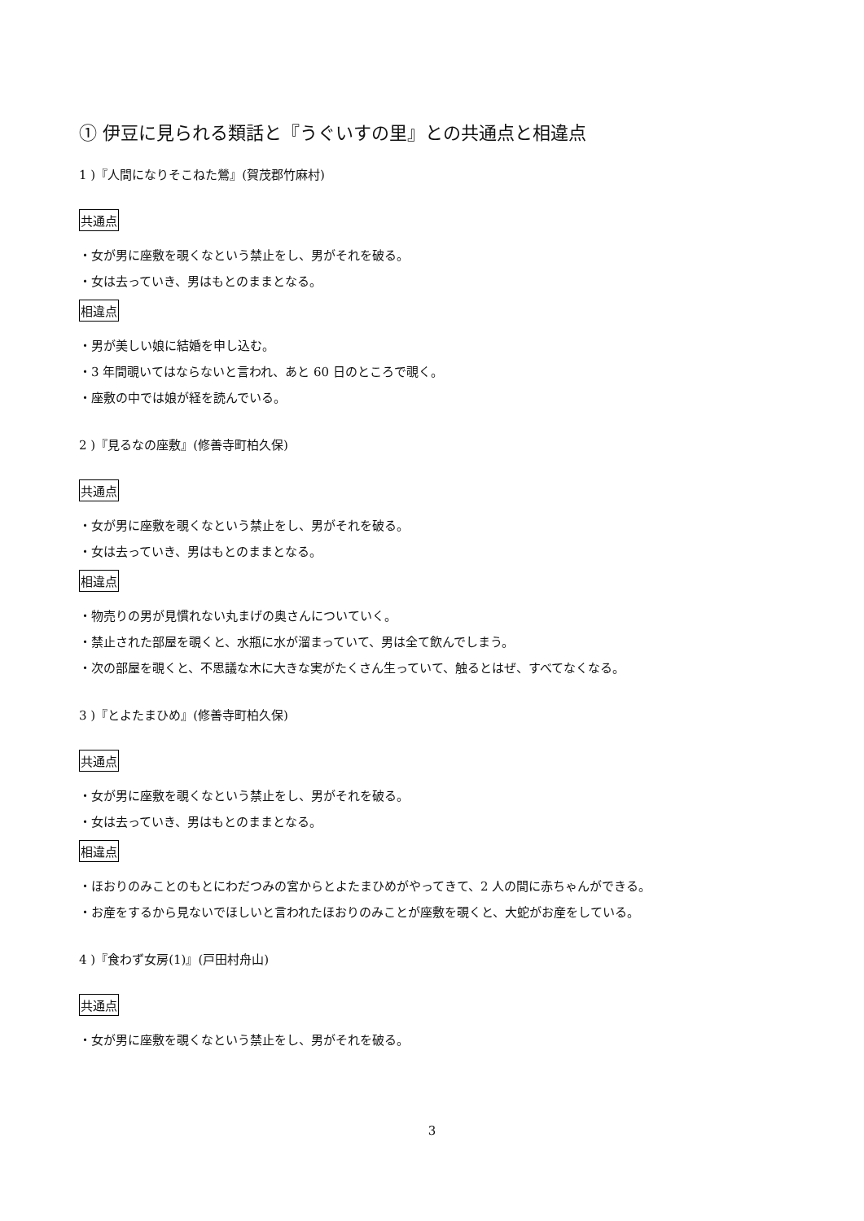① 伊豆に見られる類話と『うぐいすの里』との共通点と相違点
1 )『人間になりそこねた鶯』(賀茂郡竹麻村)
共通点
・女が男に座敷を覗くなという禁止をし、男がそれを破る。
・女は去っていき、男はもとのままとなる。
相違点
・男が美しい娘に結婚を申し込む。
・3 年間覗いてはならないと言われ、あと 60 日のところで覗く。
・座敷の中では娘が経を読んでいる。
2 )『見るなの座敷』(修善寺町柏久保)
共通点
・女が男に座敷を覗くなという禁止をし、男がそれを破る。
・女は去っていき、男はもとのままとなる。
相違点
・物売りの男が見慣れない丸まげの奥さんについていく。
・禁止された部屋を覗くと、水瓶に水が溜まっていて、男は全て飲んでしまう。
・次の部屋を覗くと、不思議な木に大きな実がたくさん生っていて、触るとはぜ、すべてなくなる。
3 )『とよたまひめ』(修善寺町柏久保)
共通点
・女が男に座敷を覗くなという禁止をし、男がそれを破る。
・女は去っていき、男はもとのままとなる。
相違点
・ほおりのみことのもとにわだつみの宮からとよたまひめがやってきて、2 人の間に赤ちゃんができる。
・お産をするから見ないでほしいと言われたほおりのみことが座敷を覗くと、大蛇がお産をしている。
4 )『食わず女房(1)』(戸田村舟山)
共通点
・女が男に座敷を覗くなという禁止をし、男がそれを破る。
3